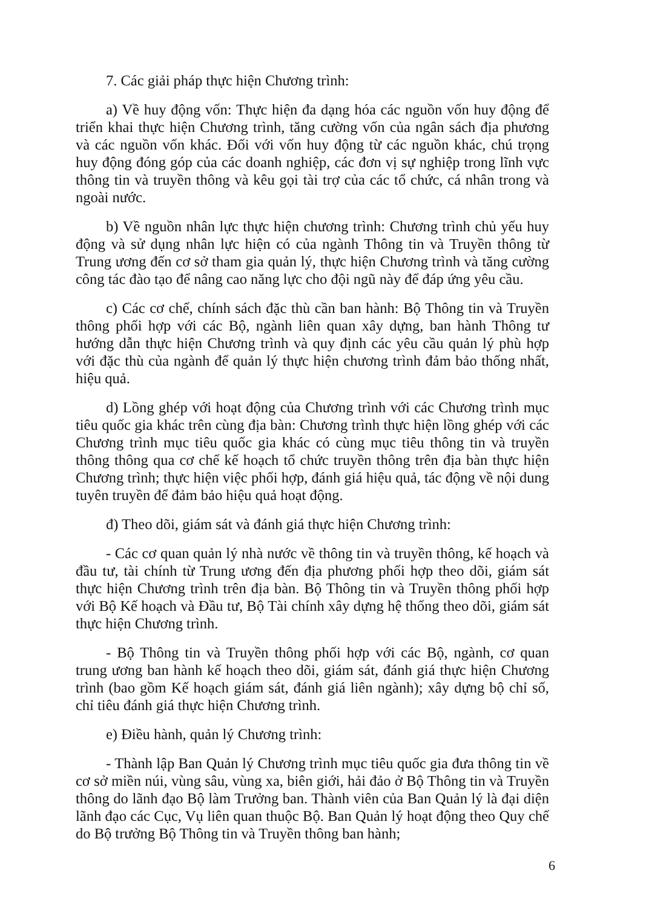7. Các giải pháp thực hiện Chương trình:
a) Về huy động vốn: Thực hiện đa dạng hóa các nguồn vốn huy động để triển khai thực hiện Chương trình, tăng cường vốn của ngân sách địa phương và các nguồn vốn khác. Đối với vốn huy động từ các nguồn khác, chú trọng huy động đóng góp của các doanh nghiệp, các đơn vị sự nghiệp trong lĩnh vực thông tin và truyền thông và kêu gọi tài trợ của các tổ chức, cá nhân trong và ngoài nước.
b) Về nguồn nhân lực thực hiện chương trình: Chương trình chủ yếu huy động và sử dụng nhân lực hiện có của ngành Thông tin và Truyền thông từ Trung ương đến cơ sở tham gia quản lý, thực hiện Chương trình và tăng cường công tác đào tạo để nâng cao năng lực cho đội ngũ này để đáp ứng yêu cầu.
c) Các cơ chế, chính sách đặc thù cần ban hành: Bộ Thông tin và Truyền thông phối hợp với các Bộ, ngành liên quan xây dựng, ban hành Thông tư hướng dẫn thực hiện Chương trình và quy định các yêu cầu quản lý phù hợp với đặc thù của ngành để quản lý thực hiện chương trình đảm bảo thống nhất, hiệu quả.
d) Lồng ghép với hoạt động của Chương trình với các Chương trình mục tiêu quốc gia khác trên cùng địa bàn: Chương trình thực hiện lồng ghép với các Chương trình mục tiêu quốc gia khác có cùng mục tiêu thông tin và truyền thông thông qua cơ chế kế hoạch tổ chức truyền thông trên địa bàn thực hiện Chương trình; thực hiện việc phối hợp, đánh giá hiệu quả, tác động về nội dung tuyên truyền để đảm bảo hiệu quả hoạt động.
đ) Theo dõi, giám sát và đánh giá thực hiện Chương trình:
- Các cơ quan quản lý nhà nước về thông tin và truyền thông, kế hoạch và đầu tư, tài chính từ Trung ương đến địa phương phối hợp theo dõi, giám sát thực hiện Chương trình trên địa bàn. Bộ Thông tin và Truyền thông phối hợp với Bộ Kế hoạch và Đầu tư, Bộ Tài chính xây dựng hệ thống theo dõi, giám sát thực hiện Chương trình.
- Bộ Thông tin và Truyền thông phối hợp với các Bộ, ngành, cơ quan trung ương ban hành kế hoạch theo dõi, giám sát, đánh giá thực hiện Chương trình (bao gồm Kế hoạch giám sát, đánh giá liên ngành); xây dựng bộ chỉ số, chỉ tiêu đánh giá thực hiện Chương trình.
e) Điều hành, quản lý Chương trình:
- Thành lập Ban Quản lý Chương trình mục tiêu quốc gia đưa thông tin về cơ sở miền núi, vùng sâu, vùng xa, biên giới, hải đảo ở Bộ Thông tin và Truyền thông do lãnh đạo Bộ làm Trưởng ban. Thành viên của Ban Quản lý là đại diện lãnh đạo các Cục, Vụ liên quan thuộc Bộ. Ban Quản lý hoạt động theo Quy chế do Bộ trưởng Bộ Thông tin và Truyền thông ban hành;
6